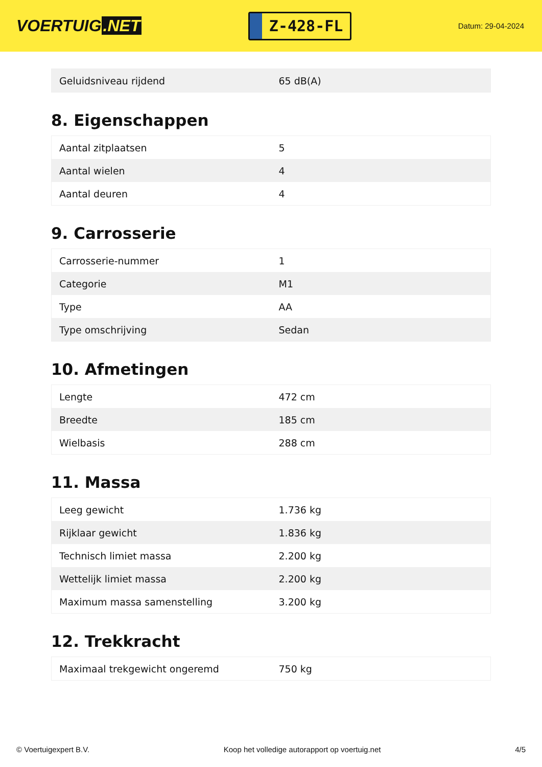VOERTUIG.NET
Z-428-FL
Datum: 29-04-2024
| Geluidsniveau rijdend | 65 dB(A) |
8. Eigenschappen
| Aantal zitplaatsen | 5 |
| Aantal wielen | 4 |
| Aantal deuren | 4 |
9. Carrosserie
| Carrosserie-nummer | 1 |
| Categorie | M1 |
| Type | AA |
| Type omschrijving | Sedan |
10. Afmetingen
| Lengte | 472 cm |
| Breedte | 185 cm |
| Wielbasis | 288 cm |
11. Massa
| Leeg gewicht | 1.736 kg |
| Rijklaar gewicht | 1.836 kg |
| Technisch limiet massa | 2.200 kg |
| Wettelijk limiet massa | 2.200 kg |
| Maximum massa samenstelling | 3.200 kg |
12. Trekkracht
| Maximaal trekgewicht ongeremd | 750 kg |
© Voertuigexpert B.V. Koop het volledige autorapport op voertuig.net 4/5